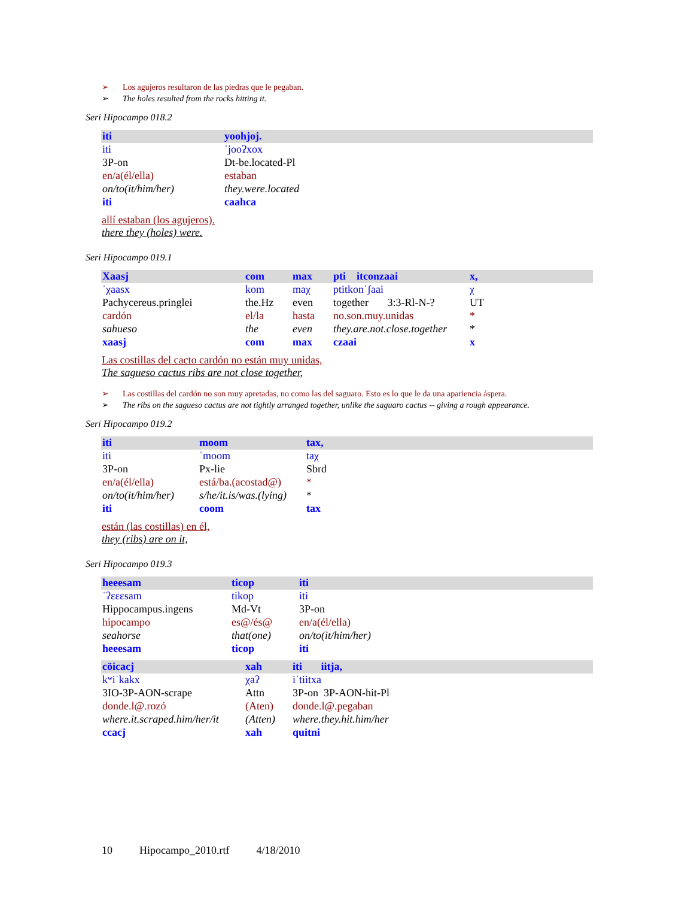➢ Los agujeros resultaron de las piedras que le pegaban.
➢ The holes resulted from the rocks hitting it.
Seri Hipocampo 018.2
| iti | yoohjoj. |
| iti | ˈjooʔxox |
| 3P-on | Dt-be.located-Pl |
| en/a(él/ella) | estaban |
| on/to(it/him/her) | they.were.located |
| iti | caahca |
allí estaban (los agujeros).
there they (holes) were.
Seri Hipocampo 019.1
| Xaasj | com | max | pti itconzaai | x, |
| ˈχaasx | kom | maχ | ptitkonˈʃaai | χ |
| Pachycereus.pringlei | the.Hz | even | together 3:3-Rl-N-? | UT |
| cardón | el/la | hasta | no.son.muy.unidas | * |
| sahueso | the | even | they.are.not.close.together | * |
| xaasj | com | max | czaai | x |
Las costillas del cacto cardón no están muy unidas,
The sagueso cactus ribs are not close together,
➢ Las costillas del cardón no son muy apretadas, no como las del saguaro. Esto es lo que le da una apariencia áspera.
➢ The ribs on the sagueso cactus are not tightly arranged together, unlike the saguaro cactus -- giving a rough appearance.
Seri Hipocampo 019.2
| iti | moom | tax, |
| iti | ˈmoom | taχ |
| 3P-on | Px-lie | Sbrd |
| en/a(él/ella) | está/ba.(acostad@) | * |
| on/to(it/him/her) | s/he/it.is/was.(lying) | * |
| iti | coom | tax |
están (las costillas) en él,
they (ribs) are on it,
Seri Hipocampo 019.3
| heeesam | ticop | iti |
| ˈʔɛɛɛsam | tikop | iti |
| Hippocampus.ingens | Md-Vt | 3P-on |
| hipocampo | es@/és@ | en/a(él/ella) |
| seahorse | that(one) | on/to(it/him/her) |
| heeesam | ticop | iti |
| cöicacj | xah | iti iitja, |
| kʷiˈkakx | χaʔ | iˈtiitxa |
| 3IO-3P-AON-scrape | Attn | 3P-on 3P-AON-hit-Pl |
| donde.l@.rozó | (Aten) | donde.l@.pegaban |
| where.it.scraped.him/her/it | (Atten) | where.they.hit.him/her |
| ccacj | xah | quitni |
10 Hipocampo_2010.rtf 4/18/2010